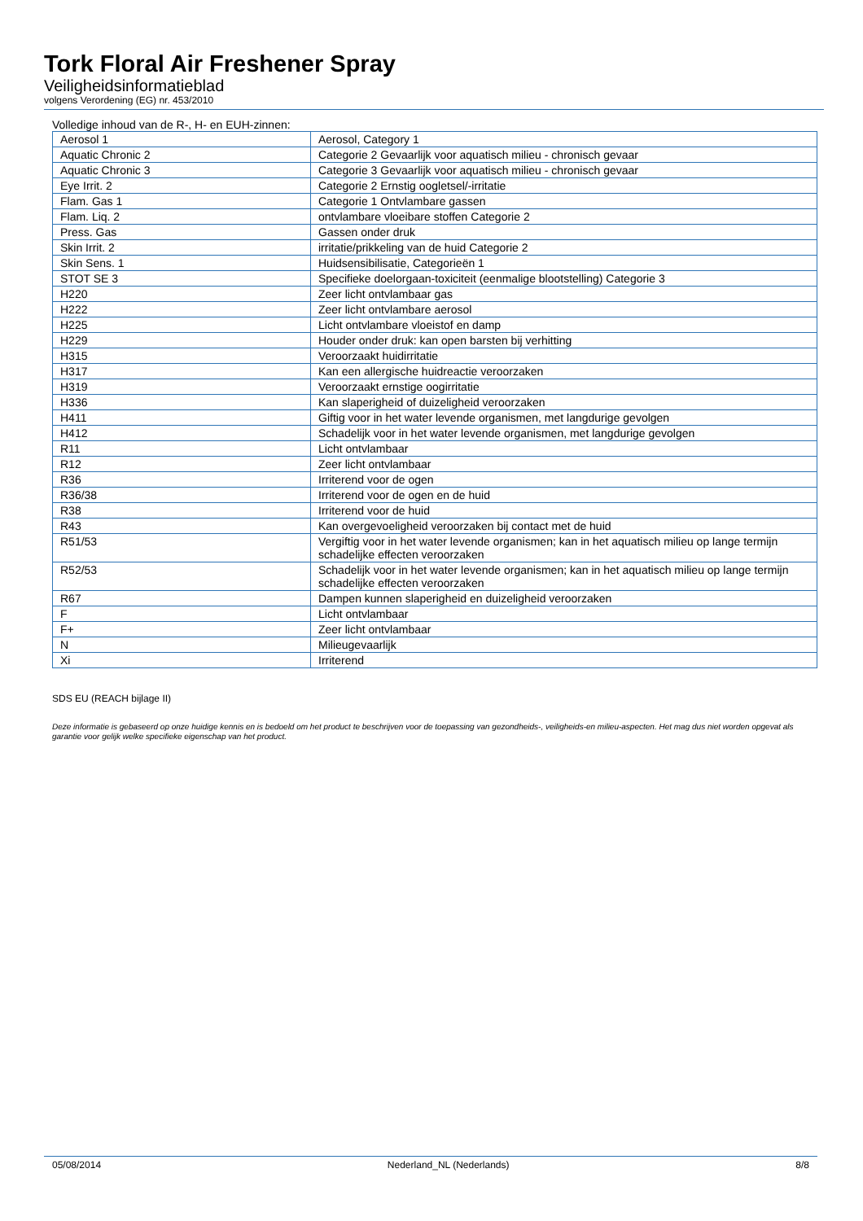Tork Floral Air Freshener Spray
Veiligheidsinformatieblad
volgens Verordening (EG) nr. 453/2010
Volledige inhoud van de R-, H- en EUH-zinnen:
| Aerosol 1 | Aerosol, Category 1 |
| Aquatic Chronic 2 | Categorie 2 Gevaarlijk voor aquatisch milieu - chronisch gevaar |
| Aquatic Chronic 3 | Categorie 3 Gevaarlijk voor aquatisch milieu - chronisch gevaar |
| Eye Irrit. 2 | Categorie 2 Ernstig oogletsel/-irritatie |
| Flam. Gas 1 | Categorie 1 Ontvlambare gassen |
| Flam. Liq. 2 | ontvlambare vloeibare stoffen Categorie 2 |
| Press. Gas | Gassen onder druk |
| Skin Irrit. 2 | irritatie/prikkeling van de huid Categorie 2 |
| Skin Sens. 1 | Huidsensibilisatie, Categorieën 1 |
| STOT SE 3 | Specifieke doelorgaan-toxiciteit (eenmalige blootstelling) Categorie 3 |
| H220 | Zeer licht ontvlambaar gas |
| H222 | Zeer licht ontvlambare aerosol |
| H225 | Licht ontvlambare vloeistof en damp |
| H229 | Houder onder druk: kan open barsten bij verhitting |
| H315 | Veroorzaakt huidirritatie |
| H317 | Kan een allergische huidreactie veroorzaken |
| H319 | Veroorzaakt ernstige oogirritatie |
| H336 | Kan slaperigheid of duizeligheid veroorzaken |
| H411 | Giftig voor in het water levende organismen, met langdurige gevolgen |
| H412 | Schadelijk voor in het water levende organismen, met langdurige gevolgen |
| R11 | Licht ontvlambaar |
| R12 | Zeer licht ontvlambaar |
| R36 | Irriterend voor de ogen |
| R36/38 | Irriterend voor de ogen en de huid |
| R38 | Irriterend voor de huid |
| R43 | Kan overgevoeligheid veroorzaken bij contact met de huid |
| R51/53 | Vergiftig voor in het water levende organismen; kan in het aquatisch milieu op lange termijn schadelijke effecten veroorzaken |
| R52/53 | Schadelijk voor in het water levende organismen; kan in het aquatisch milieu op lange termijn schadelijke effecten veroorzaken |
| R67 | Dampen kunnen slaperigheid en duizeligheid veroorzaken |
| F | Licht ontvlambaar |
| F+ | Zeer licht ontvlambaar |
| N | Milieugevaarlijk |
| Xi | Irriterend |
SDS EU (REACH bijlage II)
Deze informatie is gebaseerd op onze huidige kennis en is bedoeld om het product te beschrijven voor de toepassing van gezondheids-, veiligheids-en milieu-aspecten. Het mag dus niet worden opgevat als garantie voor gelijk welke specifieke eigenschap van het product.
05/08/2014 Nederland_NL (Nederlands) 8/8